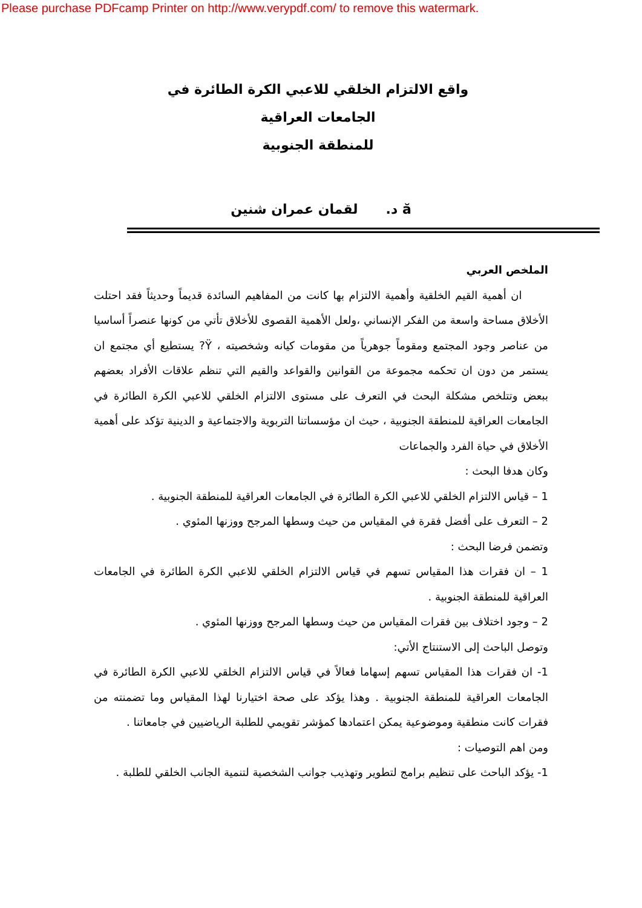Please purchase PDFcamp Printer on http://www.verypdf.com/ to remove this watermark.
واقع الالتزام الخلقي للاعبي الكرة الطائرة في الجامعات العراقية
للمنطقة الجنوبية
ă د. لقمان عمران شنين
الملخص العربي
ان أهمية القيم الخلقية وأهمية الالتزام بها كانت من المفاهيم السائدة قديماً وحديثاً فقد احتلت الأخلاق مساحة واسعة من الفكر الإنساني ،ولعل الأهمية القصوى للأخلاق تأتي من كونها عنصراً أساسيا من عناصر وجود المجتمع ومقوماً جوهرياً من مقومات كيانه وشخصيته ، Ÿ? يستطيع أي مجتمع ان يستمر من دون ان تحكمه مجموعة من القوانين والقواعد والقيم التي تنظم علاقات الأفراد بعضهم ببعض وتتلخص مشكلة البحث في التعرف على مستوى الالتزام الخلقي للاعبي الكرة الطائرة في الجامعات العراقية للمنطقة الجنوبية ، حيث ان مؤسساتنا التربوية والاجتماعية و الدينية تؤكد على أهمية الأخلاق في حياة الفرد والجماعات
وكان هدفا البحث :
1 – قياس الالتزام الخلقي للاعبي الكرة الطائرة في الجامعات العراقية للمنطقة الجنوبية .
2 – التعرف على أفضل فقرة في المقياس من حيث وسطها المرجح ووزنها المئوي .
وتضمن فرضا البحث :
1 – ان فقرات هذا المقياس تسهم في قياس الالتزام الخلقي للاعبي الكرة الطائرة في الجامعات العراقية للمنطقة الجنوبية .
2 – وجود اختلاف بين فقرات المقياس من حيث وسطها المرجح ووزنها المئوي .
وتوصل الباحث إلى الاستنتاج الأتي:
1- ان فقرات هذا المقياس تسهم إسهاما فعالاً في قياس الالتزام الخلقي للاعبي الكرة الطائرة في الجامعات العراقية للمنطقة الجنوبية . وهذا يؤكد على صحة اختيارنا لهذا المقياس وما تضمنته من فقرات كانت منطقية وموضوعية يمكن اعتمادها كمؤشر تقويمي للطلبة الرياضيين في جامعاتنا .
ومن اهم التوصيات :
1- يؤكد الباحث على تنظيم برامج لتطوير وتهذيب جوانب الشخصية لتنمية الجانب الخلقي للطلبة .